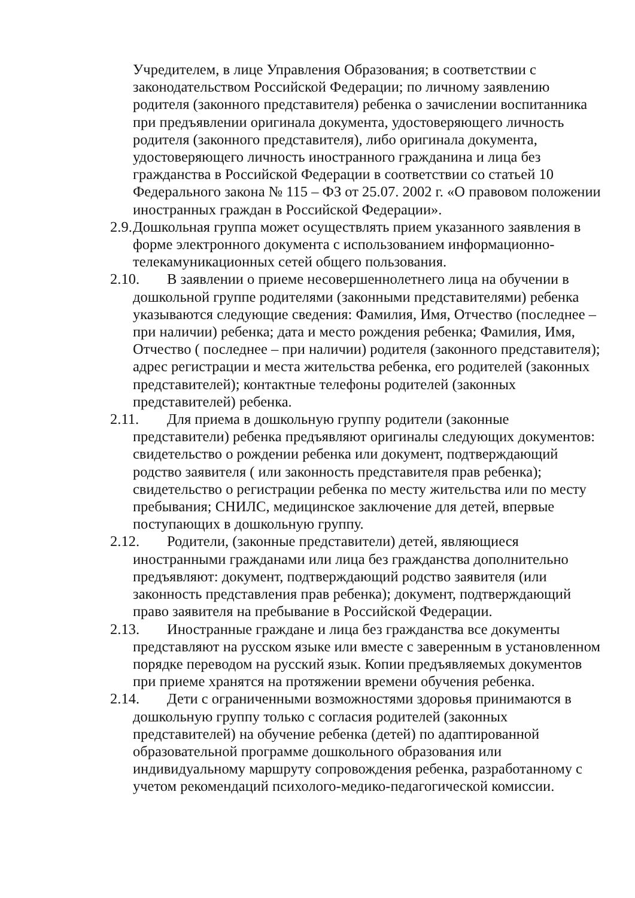Учредителем, в лице Управления Образования; в соответствии с законодательством Российской Федерации; по личному заявлению родителя (законного представителя) ребенка о зачислении воспитанника при предъявлении оригинала документа, удостоверяющего личность родителя (законного представителя), либо оригинала документа, удостоверяющего личность иностранного гражданина и лица без гражданства в Российской Федерации в соответствии со статьей 10 Федерального закона № 115 – ФЗ от 25.07. 2002 г. «О правовом положении иностранных граждан в Российской Федерации».
2.9. Дошкольная группа может осуществлять прием указанного заявления в форме электронного документа с использованием информационно-телекамуникационных сетей общего пользования.
2.10. В заявлении о приеме несовершеннолетнего лица на обучении в дошкольной группе родителями (законными представителями) ребенка указываются следующие сведения: Фамилия, Имя, Отчество (последнее – при наличии) ребенка; дата и место рождения ребенка; Фамилия, Имя, Отчество ( последнее – при наличии) родителя (законного представителя); адрес регистрации и места жительства ребенка, его родителей (законных представителей); контактные телефоны родителей (законных представителей) ребенка.
2.11. Для приема в дошкольную группу родители (законные представители) ребенка предъявляют оригиналы следующих документов: свидетельство о рождении ребенка или документ, подтверждающий родство заявителя ( или законность представителя прав ребенка); свидетельство о регистрации ребенка по месту жительства или по месту пребывания; СНИЛС, медицинское заключение для детей, впервые поступающих в дошкольную группу.
2.12. Родители, (законные представители) детей, являющиеся иностранными гражданами или лица без гражданства дополнительно предъявляют: документ, подтверждающий родство заявителя (или законность представления прав ребенка); документ, подтверждающий право заявителя на пребывание в Российской Федерации.
2.13. Иностранные граждане и лица без гражданства все документы представляют на русском языке или вместе с заверенным в установленном порядке переводом на русский язык. Копии предъявляемых документов при приеме хранятся на протяжении времени обучения ребенка.
2.14. Дети с ограниченными возможностями здоровья принимаются в дошкольную группу только с согласия родителей (законных представителей) на обучение ребенка (детей) по адаптированной образовательной программе дошкольного образования или индивидуальному маршруту сопровождения ребенка, разработанному с учетом рекомендаций психолого-медико-педагогической комиссии.